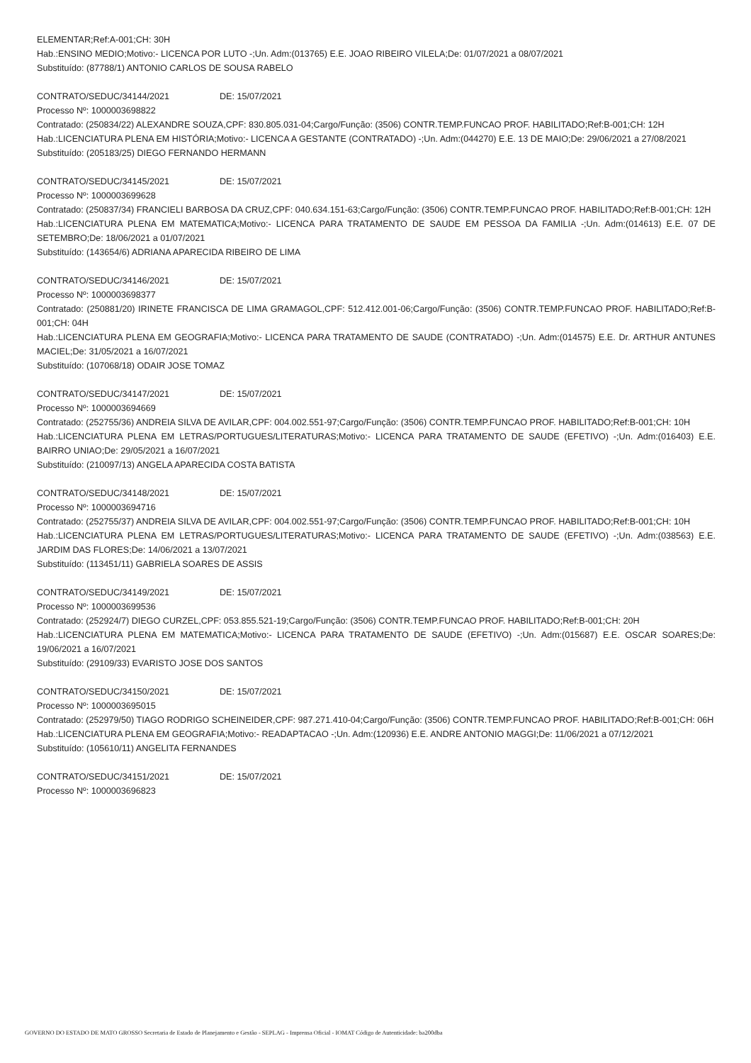ELEMENTAR;Ref:A-001;CH: 30H
Hab.:ENSINO MEDIO;Motivo:- LICENCA POR LUTO -;Un. Adm:(013765) E.E. JOAO RIBEIRO VILELA;De: 01/07/2021 a 08/07/2021
Substituído: (87788/1) ANTONIO CARLOS DE SOUSA RABELO
CONTRATO/SEDUC/34144/2021 DE: 15/07/2021
Processo Nº: 1000003698822
Contratado: (250834/22) ALEXANDRE SOUZA,CPF: 830.805.031-04;Cargo/Função: (3506) CONTR.TEMP.FUNCAO PROF. HABILITADO;Ref:B-001;CH: 12H
Hab.:LICENCIATURA PLENA EM HISTÓRIA;Motivo:- LICENCA A GESTANTE (CONTRATADO) -;Un. Adm:(044270) E.E. 13 DE MAIO;De: 29/06/2021 a 27/08/2021
Substituído: (205183/25) DIEGO FERNANDO HERMANN
CONTRATO/SEDUC/34145/2021 DE: 15/07/2021
Processo Nº: 1000003699628
Contratado: (250837/34) FRANCIELI BARBOSA DA CRUZ,CPF: 040.634.151-63;Cargo/Função: (3506) CONTR.TEMP.FUNCAO PROF. HABILITADO;Ref:B-001;CH: 12H
Hab.:LICENCIATURA PLENA EM MATEMATICA;Motivo:- LICENCA PARA TRATAMENTO DE SAUDE EM PESSOA DA FAMILIA -;Un. Adm:(014613) E.E. 07 DE SETEMBRO;De: 18/06/2021 a 01/07/2021
Substituído: (143654/6) ADRIANA APARECIDA RIBEIRO DE LIMA
CONTRATO/SEDUC/34146/2021 DE: 15/07/2021
Processo Nº: 1000003698377
Contratado: (250881/20) IRINETE FRANCISCA DE LIMA GRAMAGOL,CPF: 512.412.001-06;Cargo/Função: (3506) CONTR.TEMP.FUNCAO PROF. HABILITADO;Ref:B-001;CH: 04H
Hab.:LICENCIATURA PLENA EM GEOGRAFIA;Motivo:- LICENCA PARA TRATAMENTO DE SAUDE (CONTRATADO) -;Un. Adm:(014575) E.E. Dr. ARTHUR ANTUNES MACIEL;De: 31/05/2021 a 16/07/2021
Substituído: (107068/18) ODAIR JOSE TOMAZ
CONTRATO/SEDUC/34147/2021 DE: 15/07/2021
Processo Nº: 1000003694669
Contratado: (252755/36) ANDREIA SILVA DE AVILAR,CPF: 004.002.551-97;Cargo/Função: (3506) CONTR.TEMP.FUNCAO PROF. HABILITADO;Ref:B-001;CH: 10H
Hab.:LICENCIATURA PLENA EM LETRAS/PORTUGUES/LITERATURAS;Motivo:- LICENCA PARA TRATAMENTO DE SAUDE (EFETIVO) -;Un. Adm:(016403) E.E. BAIRRO UNIAO;De: 29/05/2021 a 16/07/2021
Substituído: (210097/13) ANGELA APARECIDA COSTA BATISTA
CONTRATO/SEDUC/34148/2021 DE: 15/07/2021
Processo Nº: 1000003694716
Contratado: (252755/37) ANDREIA SILVA DE AVILAR,CPF: 004.002.551-97;Cargo/Função: (3506) CONTR.TEMP.FUNCAO PROF. HABILITADO;Ref:B-001;CH: 10H
Hab.:LICENCIATURA PLENA EM LETRAS/PORTUGUES/LITERATURAS;Motivo:- LICENCA PARA TRATAMENTO DE SAUDE (EFETIVO) -;Un. Adm:(038563) E.E. JARDIM DAS FLORES;De: 14/06/2021 a 13/07/2021
Substituído: (113451/11) GABRIELA SOARES DE ASSIS
CONTRATO/SEDUC/34149/2021 DE: 15/07/2021
Processo Nº: 1000003699536
Contratado: (252924/7) DIEGO CURZEL,CPF: 053.855.521-19;Cargo/Função: (3506) CONTR.TEMP.FUNCAO PROF. HABILITADO;Ref:B-001;CH: 20H
Hab.:LICENCIATURA PLENA EM MATEMATICA;Motivo:- LICENCA PARA TRATAMENTO DE SAUDE (EFETIVO) -;Un. Adm:(015687) E.E. OSCAR SOARES;De: 19/06/2021 a 16/07/2021
Substituído: (29109/33) EVARISTO JOSE DOS SANTOS
CONTRATO/SEDUC/34150/2021 DE: 15/07/2021
Processo Nº: 1000003695015
Contratado: (252979/50) TIAGO RODRIGO SCHEINEIDER,CPF: 987.271.410-04;Cargo/Função: (3506) CONTR.TEMP.FUNCAO PROF. HABILITADO;Ref:B-001;CH: 06H
Hab.:LICENCIATURA PLENA EM GEOGRAFIA;Motivo:- READAPTACAO -;Un. Adm:(120936) E.E. ANDRE ANTONIO MAGGI;De: 11/06/2021 a 07/12/2021
Substituído: (105610/11) ANGELITA FERNANDES
CONTRATO/SEDUC/34151/2021 DE: 15/07/2021
Processo Nº: 1000003696823
GOVERNO DO ESTADO DE MATO GROSSO Secretaria de Estado de Planejamento e Gestão - SEPLAG - Imprensa Oficial - IOMAT Código de Autenticidade: ba200dba